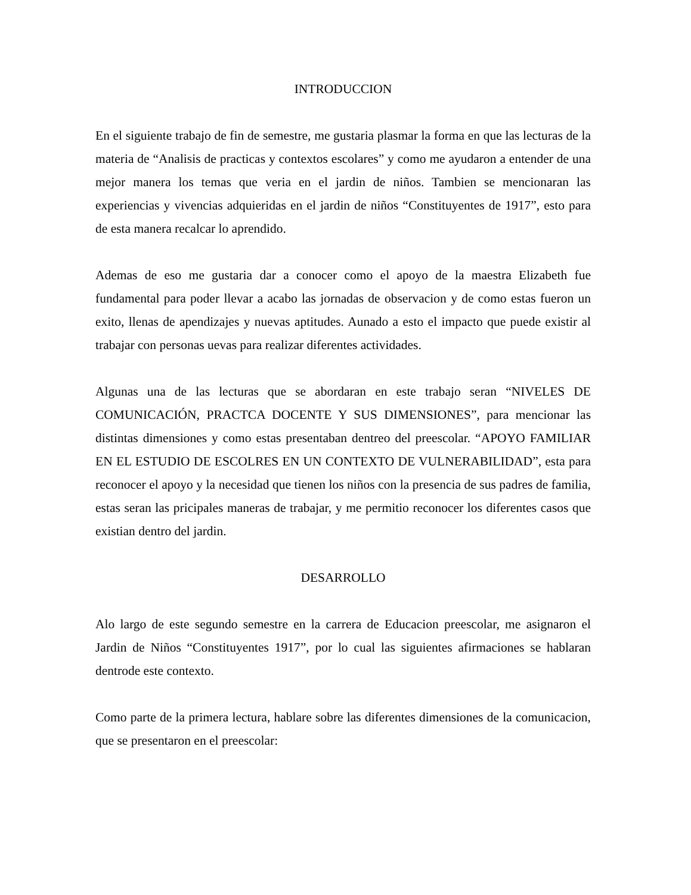INTRODUCCION
En el siguiente trabajo de fin de semestre, me gustaria plasmar la forma en que las lecturas de la materia de “Analisis de practicas y contextos escolares” y como me ayudaron a entender de una mejor manera los temas que veria en el jardin de niños. Tambien se mencionaran las experiencias y vivencias adquieridas en el jardin de niños “Constituyentes de 1917”, esto para de esta manera recalcar lo aprendido.
Ademas de eso me gustaria dar a conocer como el apoyo de la maestra Elizabeth fue fundamental para poder llevar a acabo las jornadas de observacion y de como estas fueron un exito, llenas de apendizajes y nuevas aptitudes. Aunado a esto el impacto que puede existir al trabajar con personas uevas para realizar diferentes actividades.
Algunas una de las lecturas que se abordaran en este trabajo seran “NIVELES DE COMUNICACIÓN, PRACTCA DOCENTE Y SUS DIMENSIONES”, para mencionar las distintas dimensiones y como estas presentaban dentreo del preescolar. “APOYO FAMILIAR EN EL ESTUDIO DE ESCOLRES EN UN CONTEXTO DE VULNERABILIDAD”, esta para reconocer el apoyo y la necesidad que tienen los niños con la presencia de sus padres de familia, estas seran las pricipales maneras de trabajar, y me permitio reconocer los diferentes casos que existian dentro del jardin.
DESARROLLO
Alo largo de este segundo semestre en la carrera de Educacion preescolar, me asignaron el Jardin de Niños “Constituyentes 1917”, por lo cual las siguientes afirmaciones se hablaran dentrode este contexto.
Como parte de la primera lectura, hablare sobre las diferentes dimensiones de la comunicacion, que se presentaron en el preescolar: